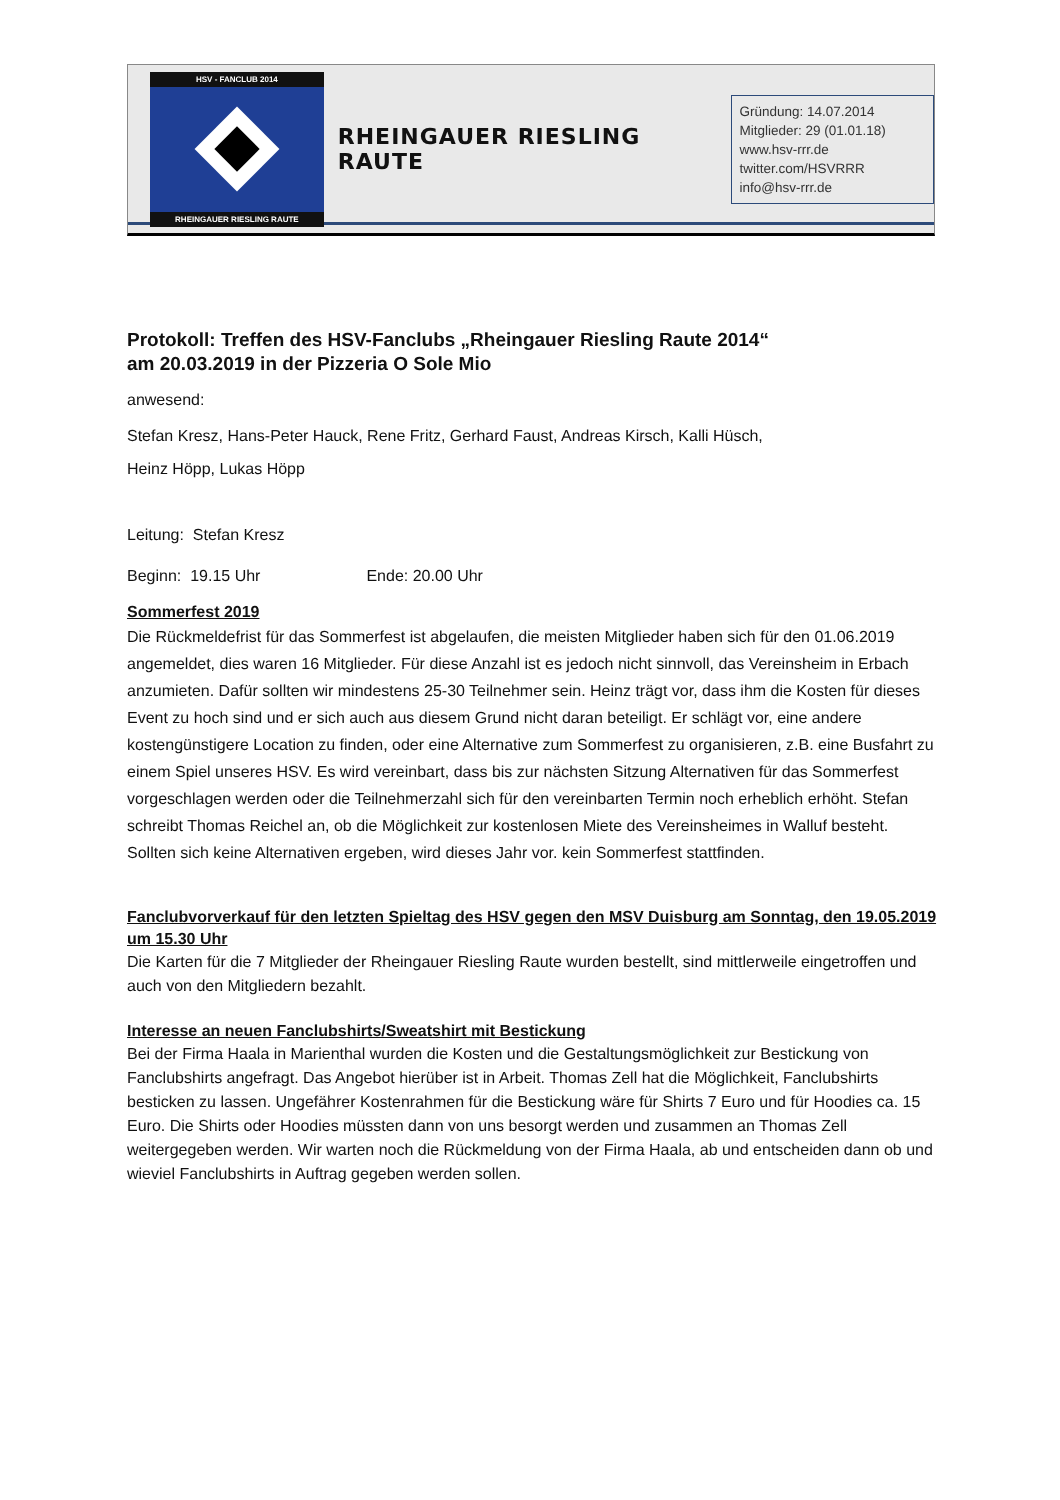HSV - FANCLUB 2014
RHEINGAUER RIESLING RAUTE
RHEINGAUER RIESLING RAUTE
Gründung: 14.07.2014
Mitglieder: 29 (01.01.18)
www.hsv-rrr.de
twitter.com/HSVRRR
info@hsv-rrr.de
Protokoll: Treffen des HSV-Fanclubs „Rheingauer Riesling Raute 2014“
am 20.03.2019 in der Pizzeria O Sole Mio
anwesend:
Stefan Kresz, Hans-Peter Hauck, Rene Fritz, Gerhard Faust, Andreas Kirsch, Kalli Hüsch,
Heinz Höpp, Lukas Höpp
Leitung: Stefan Kresz
Beginn: 19.15 Uhr Ende: 20.00 Uhr
Sommerfest 2019
Die Rückmeldefrist für das Sommerfest ist abgelaufen, die meisten Mitglieder haben sich für den 01.06.2019 angemeldet, dies waren 16 Mitglieder. Für diese Anzahl ist es jedoch nicht sinnvoll, das Vereinsheim in Erbach anzumieten. Dafür sollten wir mindestens 25-30 Teilnehmer sein. Heinz trägt vor, dass ihm die Kosten für dieses Event zu hoch sind und er sich auch aus diesem Grund nicht daran beteiligt. Er schlägt vor, eine andere kostengünstigere Location zu finden, oder eine Alternative zum Sommerfest zu organisieren, z.B. eine Busfahrt zu einem Spiel unseres HSV. Es wird vereinbart, dass bis zur nächsten Sitzung Alternativen für das Sommerfest vorgeschlagen werden oder die Teilnehmerzahl sich für den vereinbarten Termin noch erheblich erhöht. Stefan schreibt Thomas Reichel an, ob die Möglichkeit zur kostenlosen Miete des Vereinsheimes in Walluf besteht. Sollten sich keine Alternativen ergeben, wird dieses Jahr vor. kein Sommerfest stattfinden.
Fanclubvorverkauf für den letzten Spieltag des HSV gegen den MSV Duisburg am Sonntag, den 19.05.2019 um 15.30 Uhr
Die Karten für die 7 Mitglieder der Rheingauer Riesling Raute wurden bestellt, sind mittlerweile eingetroffen und auch von den Mitgliedern bezahlt.
Interesse an neuen Fanclubshirts/Sweatshirt mit Bestickung
Bei der Firma Haala in Marienthal wurden die Kosten und die Gestaltungsmöglichkeit zur Bestickung von Fanclubshirts angefragt. Das Angebot hierüber ist in Arbeit. Thomas Zell hat die Möglichkeit, Fanclubshirts besticken zu lassen. Ungefährer Kostenrahmen für die Bestickung wäre für Shirts 7 Euro und für Hoodies ca. 15 Euro. Die Shirts oder Hoodies müssten dann von uns besorgt werden und zusammen an Thomas Zell weitergegeben werden. Wir warten noch die Rückmeldung von der Firma Haala, ab und entscheiden dann ob und wieviel Fanclubshirts in Auftrag gegeben werden sollen.